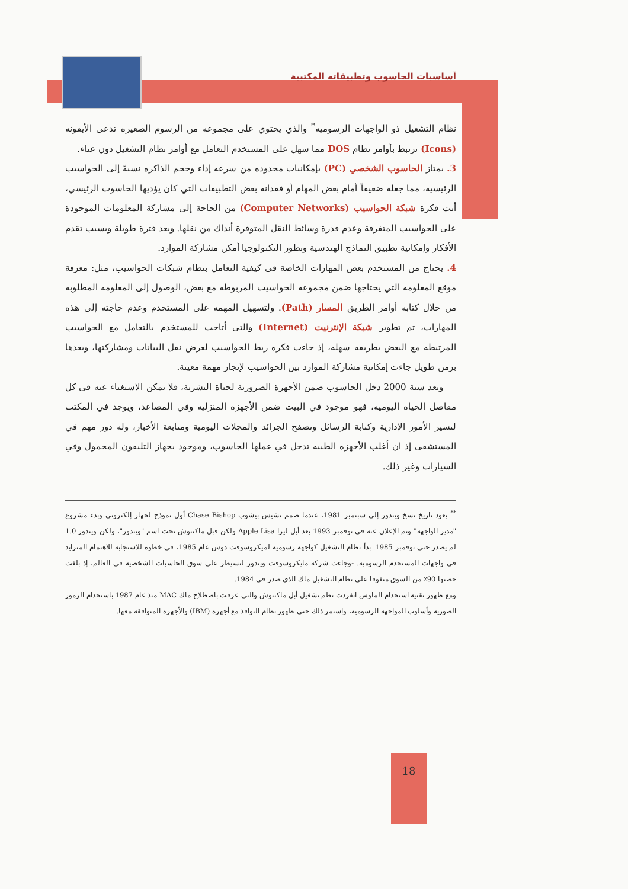أساسيات الحاسوب وتطبيقاته المكتبية
نظام التشغيل ذو الواجهات الرسومية<sup>*</sup> والذي يحتوي على مجموعة من الرسوم الصغيرة تدعى الأيقونة (Icons) ترتبط بأوامر نظام DOS مما سهل على المستخدم التعامل مع أوامر نظام التشغيل دون عناء.
3. يمتاز الحاسوب الشخصي (PC) بإمكانيات محدودة من سرعة إداء وحجم الذاكرة نسبةً إلى الحواسيب الرئيسية، مما جعله ضعيفاً أمام بعض المهام أو فقدانه بعض التطبيقات التي كان يؤديها الحاسوب الرئيسي، أتت فكرة شبكة الحواسيب (Computer Networks) من الحاجة إلى مشاركة المعلومات الموجودة على الحواسيب المتفرقة وعدم قدرة وسائط النقل المتوفرة أنذاك من نقلها. وبعد فترة طويلة وبسبب تقدم الأفكار وإمكانية تطبيق النماذج الهندسية وتطور التكنولوجيا أمكن مشاركة الموارد.
4. يحتاج من المستخدم بعض المهارات الخاصة في كيفية التعامل بنظام شبكات الحواسيب، مثل: معرفة موقع المعلومة التي يحتاجها ضمن مجموعة الحواسيب المربوطة مع بعض، الوصول إلى المعلومة المطلوبة من خلال كتابة أوامر الطريق المسار (Path). ولتسهيل المهمة على المستخدم وعدم حاجته إلى هذه المهارات، تم تطوير شبكة الإنترنيت (Internet) والتي أتاحت للمستخدم بالتعامل مع الحواسيب المرتبطة مع البعض بطريقة سهلة، إذ جاءت فكرة ربط الحواسيب لغرض نقل البيانات ومشاركتها، وبعدها بزمن طويل جاءت إمكانية مشاركة الموارد بين الحواسيب لإنجاز مهمة معينة.
وبعد سنة 2000 دخل الحاسوب ضمن الأجهزة الضرورية لحياة البشرية، فلا يمكن الاستغناء عنه في كل مفاصل الحياة اليومية، فهو موجود في البيت ضمن الأجهزة المنزلية وفي المصاعد، ويوجد في المكتب لتسير الأمور الإدارية وكتابة الرسائل وتصفح الجرائد والمجلات اليومية ومتابعة الأخبار، وله دور مهم في المستشفى إذ ان أغلب الأجهزة الطبية تدخل في عملها الحاسوب، وموجود بجهاز التليفون المحمول وفي السيارات وغير ذلك.
<sup>**</sup> يعود تاريخ نسخ ويندوز إلى سبتمبر 1981، عندما صمم تشيس بيشوب Chase Bishop أول نموذج لجهاز إلكتروني وبدء مشروع "مدير الواجهة" وتم الإعلان عنه في نوفمبر 1993 بعد أبل ليزا Apple Lisa ولكن قبل ماكنتوش تحت اسم "ويندوز"، ولكن ويندوز 1.0 لم يصدر حتى نوفمبر 1985. بدأ نظام التشغيل كواجهة رسومية لميكروسوفت دوس عام 1985، في خطوة للاستجابة للاهتمام المتزايد في واجهات المستخدم الرسومية. -وجاءت شركة مايكروسوفت ويندوز لتسيطر على سوق الحاسبات الشخصية في العالم، إذ بلغت حصتها 90٪ من السوق متفوقا على نظام التشغيل ماك الذي صدر في 1984.
ومع ظهور تقنية استخدام الماوس انفردت نظم تشغيل أبل ماكنتوش والتي عرفت باصطلاح ماك MAC منذ عام 1987 باستخدام الرموز الصورية وأسلوب المواجهة الرسومية، واستمر ذلك حتى ظهور نظام النوافذ مع أجهزة (IBM) والأجهزة المتوافقة معها.
18